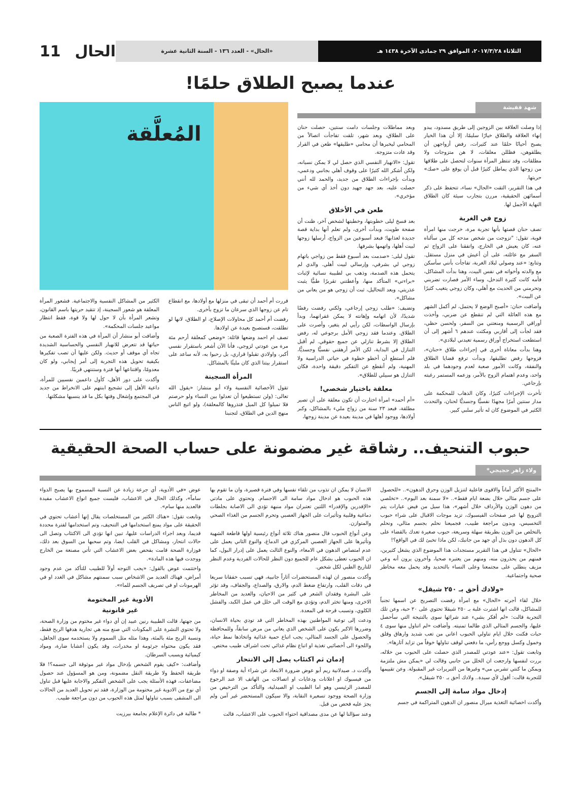الثلاثاء ٢٠١٧/٣/٢٨، الموافق ٢٩ جمادى الآخرة ١٤٣٨ هـ «الحال» - العدد ١٣٦ - السنة الثانية عشرة
11 الحال
عندما يصبح الطلاق حلمًا!
شهد قفيشة
إذا وصلت العلاقة بين الزوجين إلى طريق مسدود، يبدو إنهاء العلاقة والطلاق خيارًا سليمًا، إلا أن هذا الخيار يصبح أحيانًا حلمًا عند كثيرات، رفض أزواجهن أن يطلقوهن، فظللن معلقات، لا هن متزوجات ولا مطلقات، وقد تنتظر المرأة سنوات لتحصل على طلاقها من زوجها الذي يماطل كثيرًا قبل أن يوقع على «صك» حريتها.
في هذا التقرير، التقت «الحال» نساء، تتحفظ على ذكر أسمائهن الحقيقية، مررن بتجارب سيئة كان الطلاق النهاية الأجمل لها.
زوج في الغربة
تصف حنان قصتها بأنها تجربة مرة، خرجت منها امرأة قوية، تقول: "تزوجت من شخص مدحه كل من سألناه عنه، كان يعيش في الخارج، واتفقنا على الزواج ثم السفر مع عائلته، على أن أعيش في منزل مستقل. وتتابع: «عند وصولي لبلاد الغربة، تفاجأت بأنني سأسكن مع والدته وأخواته في نفس البيت، وهنا بدأت المشاكل، فأمه كانت كثيرة التدخل، وساء الأمر فصارت تضربني وتحرمني من الحديث مع أهلي، وكان زوجي يتغيب كثيرًا عن البيت».
وأضافت حنان: «أصبح الوضع لا يحتمل، لم أكمل الشهر مع هذه العائلة التي لم تنقطع عن ضربي، وأخذت أوراقي الرسمية ومنعتني من السفر، ولحسن حظي، فقد لجأت إلى أقاربي ومكثت عندهم ٦ أشهر إلى أن استطعت استخراج أوراق رسمية تعيدني لبلادي».
وهنا بدأت معاناة أخرى في إجراءات طلاق «حنان»، فزوجها رفض تطليقها، وبدأت ترفع قضايا الطلاق والنفقة، وكانت الأمور صعبة لعدم وجودهما في بلد واحد، وعدم اهتمام الزوج بالأمر، وزعمه المستمر رغبته بإرجاعي.
تأخرت الإجراءات كثيرًا، وكان الذهاب للمحكمة على مدار سنتين أمرًا مجهدًا نفسيًّا وجسديًّا لحنان، والتحدث الكثير في الموضوع كان له تأثير سلبي كبير.
وبعد مماطلات وجلسات دامت سنتين، حصلت حنان على الطلاق، وبعد شهر، تلقت تفاجأت اتصالاً من المحامي ليخبرها أن محامي «طليقها» طعن في القرار وقد عادت متزوجة.
تقول: «الانهيار النفسي الذي حصل لي لا يمكن نسيانه، ولكن أشكر الله كثيرًا على وقوف أهلي بجانبي ودعمي، وبدأت بإجراءات الطلاق من جديد، والحمد لله أنني حصلت عليه، بعد جهد جهيد دون أخذ أي شيء من مؤخري».
طعن في الأخلاق
بعد فسخ ليلى خطوبتها، وخطبتها لشخص آخر، ظنت أن صفحة طويت، وبدأت أخرى، ولم تعلم أنها بداية قصة جديدة لعذابها؛ فبعد أسبوعين من الزواج، أرسلها زوجها لبيت أهلها، واتهمها بشرفها.
تقول ليلى: «صدمت بعد أسبوع فقط من زواجي باتهام زوجي لي بشرفي، وإرسالي لبيت أهلي. والدي لم يتحمل هذه الصدمة، وذهب بي لطبيبة نسائية لإثبات «براءتي» المتأكد منها، وأعطتني تقريرًا طبيًّا يثبت عذريتي، وبعد التحاليل، ثبت أن زوجي هو من يعاني من مشاكل».
وتضيف: «طلب زوجي إرجاعي، ولكني رفضت رفضًا شديدًا، لأن اتهامه وإهانته لا يمكن غفرانهما، وبدأ بإرسال الواسطات، لكن رأيي لم يتغير، وأصرت على الطلاق. وعندما فقد زوجي الأمل برجوعي له، رفض الطلاق إلا بشرط تنازلي عن جميع حقوقي. لم أقبل التنازل في البداية، لكن الأمر أرهقني نفسيًّا وجسديًّا، فلم أستطع أن أخطو خطوة في حياتي الدراسية ولا المهنية، ولم أنقطع عن التفكير دقيقة واحدة، فكان التنازل هو سبيلي للطلاق».
معلقة باختيار شخصي!
«أم أحمد» امرأة اختارت أن تكون معلقة على أن تصير مطلقة، فبعد ٢٣ سنة من زواج مليء بالمشاكل، وكبر أولادها، ووجود أهلها في مدينة بعيدة عن مدينة زوجها،
المُعلَّقة
قررت أم أحمد أن تبقى في منزلها مع أولادها، مع انقطاع تام عن زوجها الذي سرعان ما تزوج بأخرى.
رفضت أم أحمد كل محاولات الإصلاح، او الطلاق، لانها لو تطلقت، فستصبح بعيدة عن اولادها.
تصف ام احمد وضعها قائلة: «وضعي كمعلقة أرحم مئة مرة من عودتي لزوجي، فأنا الآن أشعر باستقرار نفسي أكبر، واولادي تقبلوا قراري، بل رحبوا به، لأنه ساعد على استقرار بيتنا الذي كان مليئًا بالمشاكل.
المرأة السجينة
تقول الأخصائية النفسية ولاء أبو منشار: «يقول الله تعالى: (ولن تستطيعوا أن تعدلوا بين النساء ولو حرصتم فلا تميلوا كل الميل فتذروها كالمعلقة)، ولو اتبع الناس منهج الدين في الطلاق، لتجنبنا
الكثير من المشاكل النفسية والاجتماعية. فشعور المرأة المعلقة هو شعور السجينة، إذ تتقيد حريتها باسم القانون، وتشعر المرأة بأن لا حول لها ولا قوة، فقط انتظار مواعيد جلسات المحكمة».
وأضافت أبو منشار أن المرأة في هذه الفترة الصعبة من حياتها قد تتعرض للانهيار النفسي والحساسية الشديدة تجاه أي موقف أو حديث. ولكن عليها أن تصب تفكيرها بكيفية تحويل هذه التجربة إلى أمر إيجابي، ولو كان معدومًا، واقتناعها أنها فترة وستنتهي قريبًا.
وأكدت على دور الأهل، كأول داعمين نفسيين للمرأة، داعية الأهل إلى تشجيع ابنتهم على الانخراط من جديد في المجتمع وإشغال وقتها بكل ما قد ينسيها مشكلتها.
حبوب التنحيف.. رشاقة غير مضمونة على حساب الصحة الحقيقية
ولاء زاهر حجيجي*
«المنتج الأكثر أماناً والاقوى فاعلية لتنزيل الوزن وحرق الدهون».. «للحصول على جسم مثالي خلال بضعة ايام فقط».. «لا سمنة بعد اليوم».. «تخلصي من دهون الوزن والأرداف خلال أشهر»، هذا سيل من فيض عبارات يتم الترويج لها عبر صفحات الفيسبوك، تزيد موجات الاقبال على شراء حبوب التخسيس، وبدون مراجعة طبيب، فجميعنا نحلم بجسم مثالي، ونحلم بالتخلص من الوزن بطريقة سهلة وسريعة، حبوب صغيرة تعدك بالقضاء على كل الدهون دون بذل أي جهد من جانبك، لكن ماذا تخبئ لك في الواقع؟!
«الحال» تتناول في هذا التقرير مستجدات هذا الموضوع الذي يشغل كثيرين، فمنهم من يحذرون منه، ومنهم من يعتبره صحيا، وآخرون يرون أنه وعي مزيف ينطلي على مجتمعنا وعلى النساء بالتحديد وقد يحمل معه مخاطر صحية واجتماعية.
«ولادك أحق بـ ٢٥٠ شيقل»
خلال لقاء أجرته «الحال» مع امرأة رفضت التصريح عن اسمها تجنباً للمشاكل، قالت انها اشترت علبة بـ ٢٥٠ شيقلا تحتوي على ٢٠ حبة، وعن تلك التجربة قالت: «لم أفكر بشيء عند شرائها سوى بالنتيجة التي سأحصل عليها، والجسم المثالي الذي طالما تمنيته. وأضافت «لم اتناول منها سوى ٤ حبات فكنت خلال ايام تناولي الحبوب اعاني من تعب شديد وارهاق وقلق وخمول وكسل ووجع رأس، ما دفعني لوقف تناولها خوفاً من تزايد آثارها».
وتابعت تقول: «عند عودتي للمصدر الذي حصلت على الحبوب من خلاله، بررت لنفسها وارجعت ان الخلل من جانبي وقالت لي «يمكن مش ملتزمة ويمكن ما كنتي تشربي مي» وغيرها من التبريرات غير المقبولة. وعن تقييمها للتجربة قالت: أقول لأي سيدة.. ولادك أحق بـ ٢٥٠ شيقل».
إدخال مواد سامة إلى الجسم
وأكدت اخصائية التغذية ميرال منصور ان الدهون المتراكمة في جسم
الانسان لا يمكن ان تذوب من تلقاء نفسها وفي فترة قصيرة، وان ما تقوم بها هذه الحبوب هو ادخال مواد سامة الى الاجسام. وتحتوي على مادتي «الإفدرين والإفدرا» اللتين تعتبران مواد منبهة تؤدي الى الاصابة بجلطات دماغية وقلبية وتأثيرات على الجهاز العصبي وتحرم الجسم من الغذاء الصحي والمتوازن.
وعن أنواع الحبوب قال منصور هناك ثلاثة أنواع رئيسية اولها قاطعة الشهية وتأثيرها على الجهاز العصبي المركزي في الدماغ، والنوع الثاني يعمل على عدم امتصاص الدهون في الامعاء، والنوع الثالث يعمل على إدرار البول، كما ان الحبوب تعطى بشكل عام للجميع دون النظر للحالات الفردية وعدم النظر للتاريخ الطبي لكل شخص.
وأكدت منصور ان لهذه المستحضرات آثاراً جانبية، فهي تسبب خفقانا سريعا في دقات القلب، وارتفاع ضغط الدم، والارق، والصداع، والجفاف، وقد تؤثر على البشرة وفقدان الشعر في كثير من الاحيان، والعديد من المخاطر الاخرى، ومنها تخثر الدم، وتؤدي مع الوقت الى خلل في عمل الكبد، والفشل الكلوي، وتسبب قرحة في المعدة.
ودعت إلى توعية المواطنين بهذه المخاطر التي قد تودي بحياة الانسان، وضررها الاكبر يكون على الشخص الذي يعاني من مرض سابقاً، وللمحافظة والحصول على الجسد المثالي، يجب اتباع حمية غذائية واتخاذها نمط حياة، واللجوء الى أخصائيي تغذية او اتباع نظام غذائي تحت اشراف طبيب مختص.
إدمان ثم اكتئاب يصل إلى الانتحار
وأكدت د. صيدلانية ريم أبو عوض ضرورة الابتعاد عن شراء أية وصفة او دواء من فيسبوك او اعلانات ودعايات او اتصالات من الهاتف الا عند الرجوع للمصدر الرئيسي وهو اما الطبيب او الصيدلية، والتأكد من الترخيص من وزارة الصحة ووجود تسعيرة النقابة، والا سيكون المستحضر غير آمن ولم يجرَ عليه فحص من قبل.
وعند سؤالنا لها عن مدى مصداقية احتواء الحبوب على الاعشاب، قالت
عوض «في الأدوية، أي جرعة زيادة عن النسبة المسموح بها يصبح الدواء ساماً»، وكذلك الحال في الاعشاب، فليست جميع انواع الاعشاب مفيدة فالعديد منها سام».
وتابعت تقول: «هناك الكثير من المستخلصات يقال إنها أعشاب تحتوي في الحقيقة على مواد يمنع استخدامها في التنحيف، وتم استخدامها لفترة محددة قديما، وبعد اجراء الدراسات عليها، تبين انها تؤدي الى الاكتئاب وتصل الى حالات انتحار، ومشاكل في القلب ايضا، وتم سحبها من السوق بعد ذلك، فوزارة الصحة قامت بفحص بعض الاعشاب التي تأتي مصنعة من الخارج ووجدت فيها هذه المادة».
واختتمت عوض بالقول: «يجب التوجه أولاً للطبيب للتأكد من عدم وجود أمراض، فهناك العديد من الاشخاص سبب سمنتهم مشاكل في الغدد او في الهرمونات او في تصريف الجسم للماء».
الأدوية غير المختومة
غير قانونية
من جهتها، قالت الطبيبة رنين عبيد إن أي دواء غير مختوم من وزارة الصحة، ولا تحتوي النشرة على المكونات التي صنع منه هي تجارية هدفها الربح فقط، ونسبة الربح مئة بالمئة، وهذا مثله مثل السموم ولا يستخدمه سوى الجاهل، فقد يكون محتواه جرثومة او مخدرات، وقد يكون أعشابا ضارة، ومواد كيميائية ويسبب السرطان.
وأضافت: «كيف يقوم الشخص بإدخال مواد غير موثوقة الى جسمه؟! فلا طريقة الحفظ ولا طريقة النقل مضمونة، ومن هو المسؤول عند حصول مضاعفات، فهذه الأسئلة يجب على الشخص التفكير والاجابة عليها قبل تناول أي نوع من الادوية غير مختومة من الوزارة، فقد تم تحويل العديد من الحالات الى المشفى بسبب تناولها لمثل هذه الحبوب من دون مراجعة طبيب.
* طالبة في دائرة الإعلام بجامعة بيرزيت